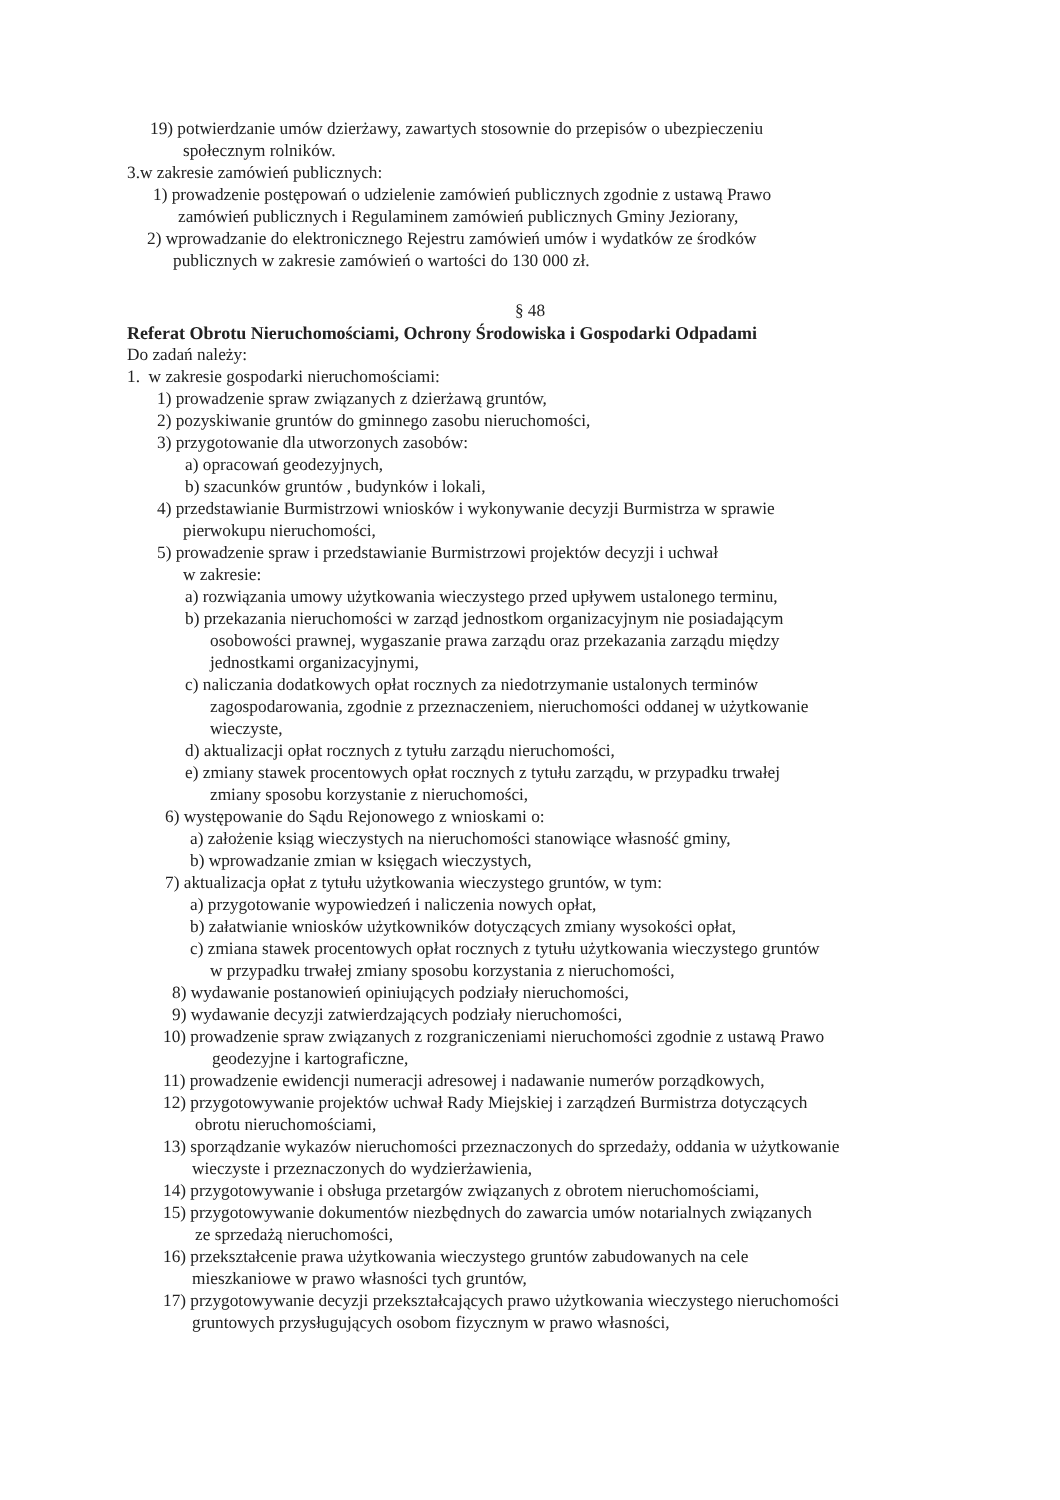19) potwierdzanie umów dzierżawy, zawartych stosownie do przepisów o ubezpieczeniu
społecznym rolników.
3.w zakresie zamówień publicznych:
1) prowadzenie postępowań o udzielenie zamówień publicznych zgodnie z ustawą Prawo
zamówień publicznych i Regulaminem zamówień publicznych Gminy Jeziorany,
2) wprowadzanie do elektronicznego Rejestru zamówień umów i wydatków ze środków
publicznych w zakresie zamówień o wartości do 130 000 zł.
§ 48
Referat Obrotu Nieruchomościami, Ochrony Środowiska i Gospodarki Odpadami
Do zadań należy:
1. w zakresie gospodarki nieruchomościami:
1) prowadzenie spraw związanych z dzierżawą gruntów,
2) pozyskiwanie gruntów do gminnego zasobu nieruchomości,
3) przygotowanie dla utworzonych zasobów:
a) opracowań geodezyjnych,
b) szacunków gruntów , budynków i lokali,
4) przedstawianie Burmistrzowi wniosków i wykonywanie decyzji Burmistrza w sprawie
pierwokupu nieruchomości,
5) prowadzenie spraw i przedstawianie Burmistrzowi projektów decyzji i uchwał
w zakresie:
a) rozwiązania umowy użytkowania wieczystego przed upływem ustalonego terminu,
b) przekazania nieruchomości w zarząd jednostkom organizacyjnym nie posiadającym
osobowości prawnej, wygaszanie prawa zarządu oraz przekazania zarządu między
jednostkami organizacyjnymi,
c) naliczania dodatkowych opłat rocznych za niedotrzymanie ustalonych terminów
zagospodarowania, zgodnie z przeznaczeniem, nieruchomości oddanej w użytkowanie
wieczyste,
d) aktualizacji opłat rocznych z tytułu zarządu nieruchomości,
e) zmiany stawek procentowych opłat rocznych z tytułu zarządu, w przypadku trwałej
zmiany sposobu korzystanie z nieruchomości,
6) występowanie do Sądu Rejonowego z wnioskami o:
a) założenie ksiąg wieczystych na nieruchomości stanowiące własność gminy,
b) wprowadzanie zmian w księgach wieczystych,
7) aktualizacja opłat z tytułu użytkowania wieczystego gruntów, w tym:
a) przygotowanie wypowiedzeń i naliczenia nowych opłat,
b) załatwianie wniosków użytkowników dotyczących zmiany wysokości opłat,
c) zmiana stawek procentowych opłat rocznych z tytułu użytkowania wieczystego gruntów
w przypadku trwałej zmiany sposobu korzystania z nieruchomości,
8) wydawanie postanowień opiniujących podziały nieruchomości,
9) wydawanie decyzji zatwierdzających podziały nieruchomości,
10) prowadzenie spraw związanych z rozgraniczeniami nieruchomości zgodnie z ustawą Prawo
geodezyjne i kartograficzne,
11) prowadzenie ewidencji numeracji adresowej i nadawanie numerów porządkowych,
12) przygotowywanie projektów uchwał Rady Miejskiej i zarządzeń Burmistrza dotyczących
obrotu nieruchomościami,
13) sporządzanie wykazów nieruchomości przeznaczonych do sprzedaży, oddania w użytkowanie
wieczyste i przeznaczonych do wydzierżawienia,
14) przygotowywanie i obsługa przetargów związanych z obrotem nieruchomościami,
15) przygotowywanie dokumentów niezbędnych do zawarcia umów notarialnych związanych
ze sprzedażą nieruchomości,
16) przekształcenie prawa użytkowania wieczystego gruntów zabudowanych na cele
mieszkaniowe w prawo własności tych gruntów,
17) przygotowywanie decyzji przekształcających prawo użytkowania wieczystego nieruchomości
gruntowych przysługujących osobom fizycznym w prawo własności,